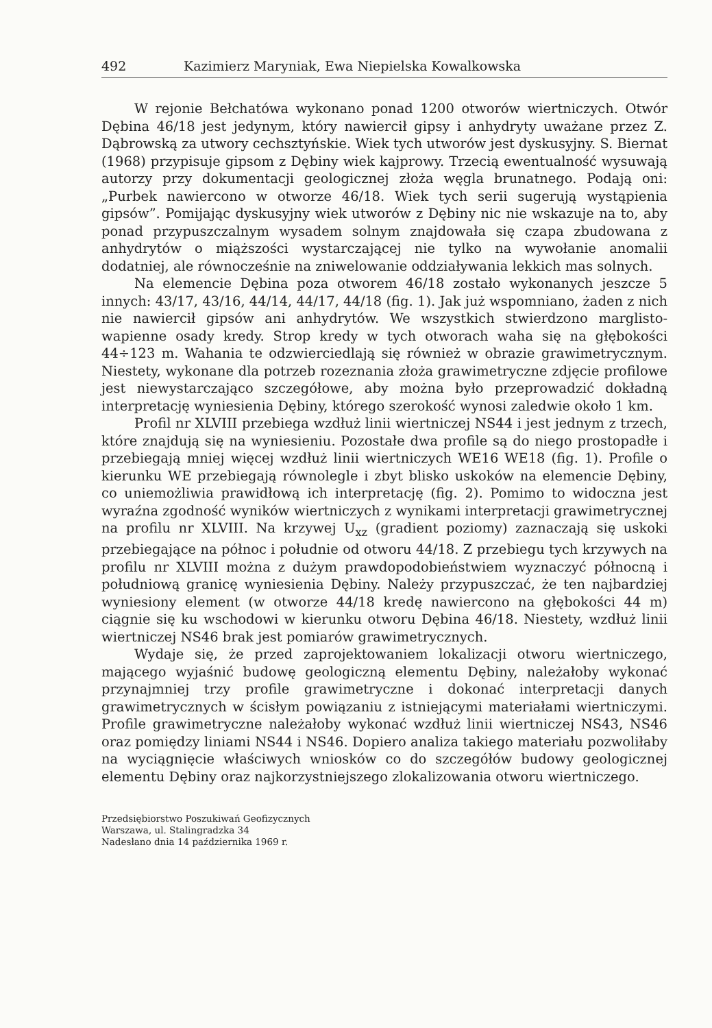492 Kazimierz Maryniak, Ewa Niepielska Kowalkowska
W rejonie Bełchatówa wykonano ponad 1200 otworów wiertniczych. Otwór Dębina 46/18 jest jedynym, który nawiercił gipsy i anhydryty uważane przez Z. Dąbrowską za utwory cechsztyńskie. Wiek tych utworów jest dyskusyjny. S. Biernat (1968) przypisuje gipsom z Dębiny wiek kajprowy. Trzecią ewentualność wysuwają autorzy przy dokumentacji geologicznej złoża węgla brunatnego. Podają oni: „Purbek nawiercono w otworze 46/18. Wiek tych serii sugerują wystąpienia gipsów”. Pomijając dyskusyjny wiek utworów z Dębiny nic nie wskazuje na to, aby ponad przypuszczalnym wysadem solnym znajdowała się czapa zbudowana z anhydrytów o miąższości wystarczającej nie tylko na wywołanie anomalii dodatniej, ale równocześnie na zniwelowanie oddziaływania lekkich mas solnych.
Na elemencie Dębina poza otworem 46/18 zostało wykonanych jeszcze 5 innych: 43/17, 43/16, 44/14, 44/17, 44/18 (fig. 1). Jak już wspomniano, żaden z nich nie nawiercił gipsów ani anhydrytów. We wszystkich stwierdzono marglisto-wapienne osady kredy. Strop kredy w tych otworach waha się na głębokości 44÷123 m. Wahania te odzwierciedlają się również w obrazie grawimetrycznym. Niestety, wykonane dla potrzeb rozeznania złoża grawimetryczne zdjęcie profilowe jest niewystarczająco szczegółowe, aby można było przeprowadzić dokładną interpretację wyniesienia Dębiny, którego szerokość wynosi zaledwie około 1 km.
Profil nr XLVIII przebiega wzdłuż linii wiertniczej NS44 i jest jednym z trzech, które znajdują się na wyniesieniu. Pozostałe dwa profile są do niego prostopadłe i przebiegają mniej więcej wzdłuż linii wiertniczych WE16 WE18 (fig. 1). Profile o kierunku WE przebiegają równolegle i zbyt blisko uskoków na elemencie Dębiny, co uniemożliwia prawidłową ich interpretację (fig. 2). Pomimo to widoczna jest wyraźna zgodność wyników wiertniczych z wynikami interpretacji grawimetrycznej na profilu nr XLVIII. Na krzywej U<sub>xz</sub> (gradient poziomy) zaznaczają się uskoki przebiegające na północ i południe od otworu 44/18. Z przebiegu tych krzywych na profilu nr XLVIII można z dużym prawdopodobieństwiem wyznaczyć północną i południową granicę wyniesienia Dębiny. Należy przypuszczać, że ten najbardziej wyniesiony element (w otworze 44/18 kredę nawiercono na głębokości 44 m) ciągnie się ku wschodowi w kierunku otworu Dębina 46/18. Niestety, wzdłuż linii wiertniczej NS46 brak jest pomiarów grawimetrycznych.
Wydaje się, że przed zaprojektowaniem lokalizacji otworu wiertniczego, mającego wyjaśnić budowę geologiczną elementu Dębiny, należałoby wykonać przynajmniej trzy profile grawimetryczne i dokonać interpretacji danych grawimetrycznych w ścisłym powiązaniu z istniejącymi materiałami wiertniczymi. Profile grawimetryczne należałoby wykonać wzdłuż linii wiertniczej NS43, NS46 oraz pomiędzy liniami NS44 i NS46. Dopiero analiza takiego materiału pozwoliłaby na wyciągnięcie właściwych wniosków co do szczegółów budowy geologicznej elementu Dębiny oraz najkorzystniejszego zlokalizowania otworu wiertniczego.
Przedsiębiorstwo Poszukiwań Geofizycznych
Warszawa, ul. Stalingradzka 34
Nadesłano dnia 14 października 1969 r.